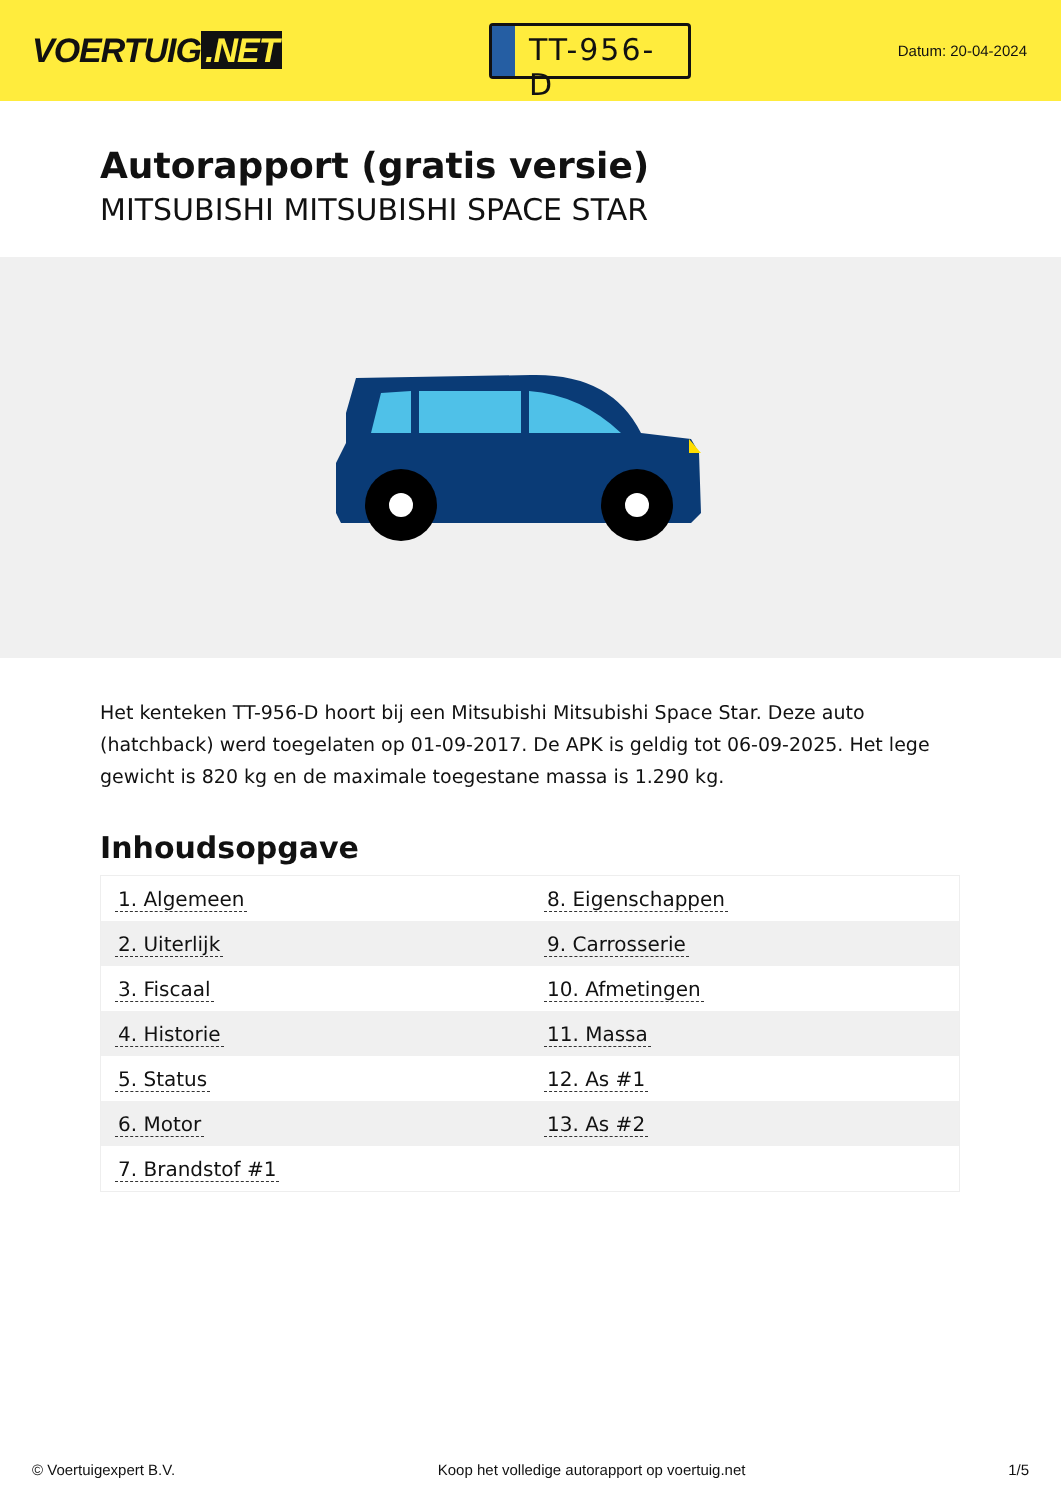VOERTUIG.NET
TT-956-D
Datum: 20-04-2024
Autorapport (gratis versie)
MITSUBISHI MITSUBISHI SPACE STAR
Het kenteken TT-956-D hoort bij een Mitsubishi Mitsubishi Space Star. Deze auto (hatchback) werd toegelaten op 01-09-2017. De APK is geldig tot 06-09-2025. Het lege gewicht is 820 kg en de maximale toegestane massa is 1.290 kg.
Inhoudsopgave
| 1. Algemeen | 8. Eigenschappen |
| 2. Uiterlijk | 9. Carrosserie |
| 3. Fiscaal | 10. Afmetingen |
| 4. Historie | 11. Massa |
| 5. Status | 12. As #1 |
| 6. Motor | 13. As #2 |
| 7. Brandstof #1 | |
© Voertuigexpert B.V. Koop het volledige autorapport op voertuig.net
1/5